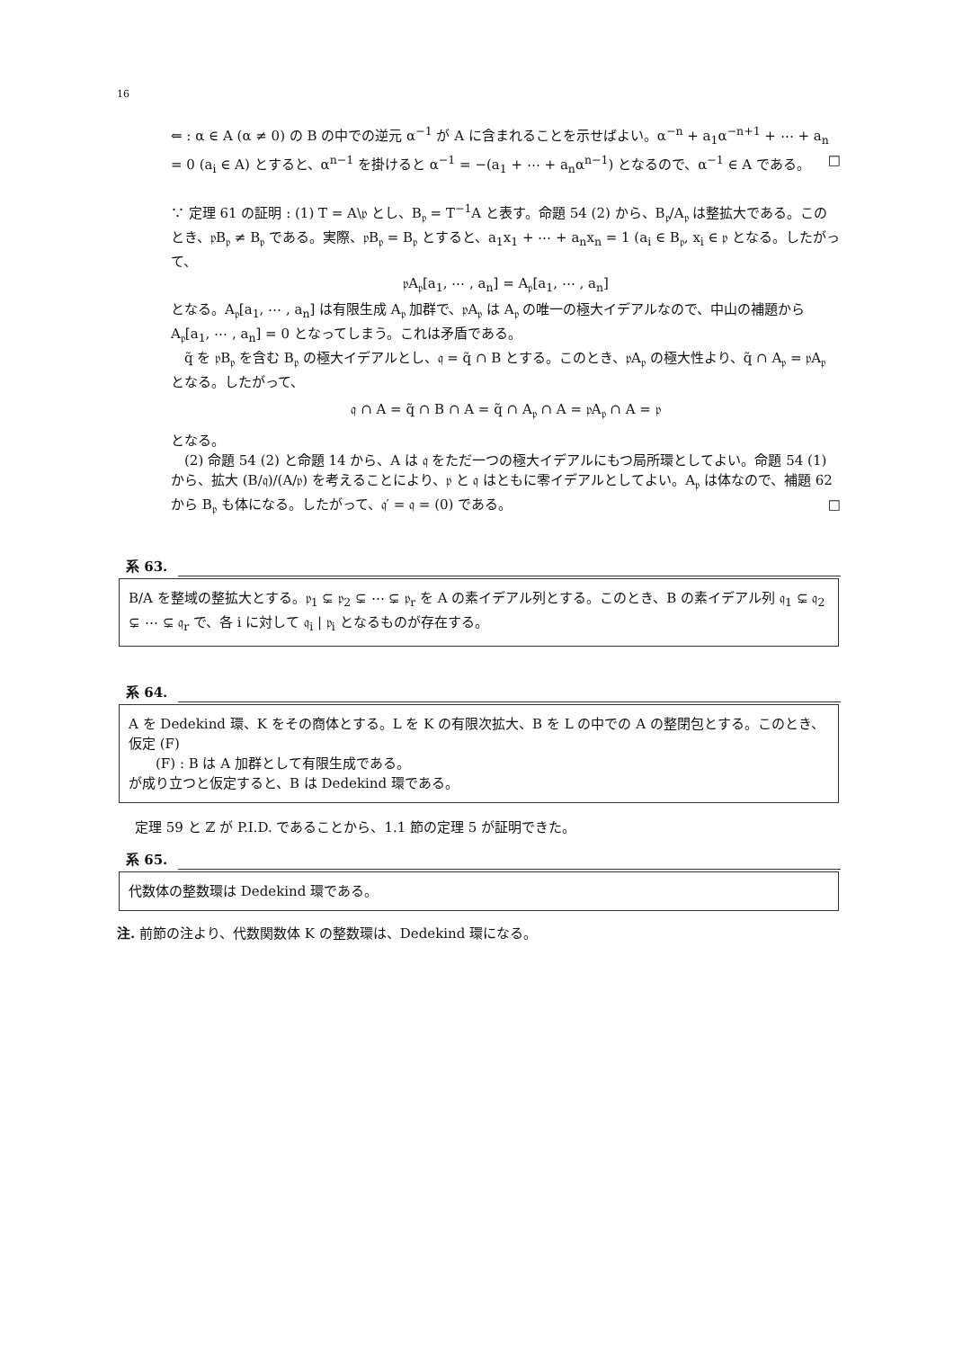16
⇐ : α ∈ A (α ≠ 0) の B の中での逆元 α<sup>−1</sup> が A に含まれることを示せばよい。α<sup>−n</sup> + a<sub>1</sub>α<sup>−n+1</sup> + ⋯ + a<sub>n</sub> = 0 (a<sub>i</sub> ∈ A) とすると、α<sup>n−1</sup> を掛けると α<sup>−1</sup> = −(a<sub>1</sub> + ⋯ + a<sub>n</sub>α<sup>n−1</sup>) となるので、α<sup>−1</sup> ∈ A である。 □
∵ 定理 61 の証明 : (1) T = A\𝔭 とし、B<sub>𝔭</sub> = T<sup>−1</sup>A と表す。命題 54 (2) から、B<sub>𝔭</sub>/A<sub>𝔭</sub> は整拡大である。このとき、𝔭B<sub>𝔭</sub> ≠ B<sub>𝔭</sub> である。実際、𝔭B<sub>𝔭</sub> = B<sub>𝔭</sub> とすると、a<sub>1</sub>x<sub>1</sub> + ⋯ + a<sub>n</sub>x<sub>n</sub> = 1 (a<sub>i</sub> ∈ B<sub>𝔭</sub>, x<sub>i</sub> ∈ 𝔭 となる。したがって、
𝔭A<sub>𝔭</sub>[a<sub>1</sub>, ⋯ , a<sub>n</sub>] = A<sub>𝔭</sub>[a<sub>1</sub>, ⋯ , a<sub>n</sub>]
となる。A<sub>𝔭</sub>[a<sub>1</sub>, ⋯ , a<sub>n</sub>] は有限生成 A<sub>𝔭</sub> 加群で、𝔭A<sub>𝔭</sub> は A<sub>𝔭</sub> の唯一の極大イデアルなので、中山の補題から A<sub>𝔭</sub>[a<sub>1</sub>, ⋯ , a<sub>n</sub>] = 0 となってしまう。これは矛盾である。
　q̃ を 𝔭B<sub>𝔭</sub> を含む B<sub>𝔭</sub> の極大イデアルとし、𝔮 = q̃ ∩ B とする。このとき、𝔭A<sub>𝔭</sub> の極大性より、q̃ ∩ A<sub>𝔭</sub> = 𝔭A<sub>𝔭</sub> となる。したがって、
𝔮 ∩ A = q̃ ∩ B ∩ A = q̃ ∩ A<sub>𝔭</sub> ∩ A = 𝔭A<sub>𝔭</sub> ∩ A = 𝔭
となる。
　(2) 命題 54 (2) と命題 14 から、A は 𝔮 をただ一つの極大イデアルにもつ局所環としてよい。命題 54 (1) から、拡大 (B/𝔮)/(A/𝔭) を考えることにより、𝔭 と 𝔮 はともに零イデアルとしてよい。A<sub>𝔭</sub> は体なので、補題 62 から B<sub>𝔭</sub> も体になる。したがって、𝔮′ = 𝔮 = (0) である。 □
系 63.
B/A を整域の整拡大とする。𝔭<sub>1</sub> ⊊ 𝔭<sub>2</sub> ⊊ ⋯ ⊊ 𝔭<sub>r</sub> を A の素イデアル列とする。このとき、B の素イデアル列 𝔮<sub>1</sub> ⊊ 𝔮<sub>2</sub> ⊊ ⋯ ⊊ 𝔮<sub>r</sub> で、各 i に対して 𝔮<sub>i</sub> | 𝔭<sub>i</sub> となるものが存在する。
系 64.
A を Dedekind 環、K をその商体とする。L を K の有限次拡大、B を L の中での A の整閉包とする。このとき、仮定 (F)
　　(F) : B は A 加群として有限生成である。
が成り立つと仮定すると、B は Dedekind 環である。
定理 59 と ℤ が P.I.D. であることから、1.1 節の定理 5 が証明できた。
系 65.
代数体の整数環は Dedekind 環である。
注. 前節の注より、代数関数体 K の整数環は、Dedekind 環になる。